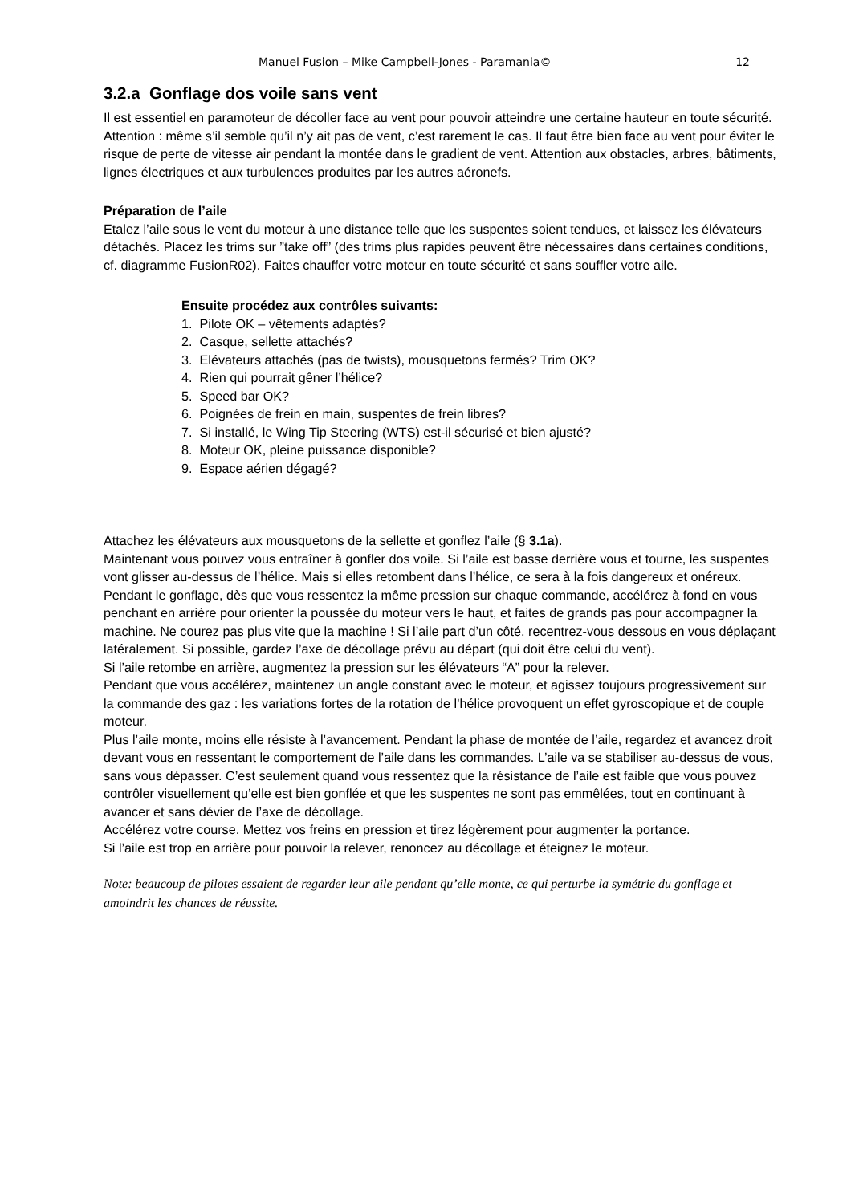Manuel Fusion – Mike Campbell-Jones - Paramania© 12
3.2.a Gonflage dos voile sans vent
Il est essentiel en paramoteur de décoller face au vent pour pouvoir atteindre une certaine hauteur en toute sécurité. Attention : même s’il semble qu’il n’y ait pas de vent, c’est rarement le cas. Il faut être bien face au vent pour éviter le risque de perte de vitesse air pendant la montée dans le gradient de vent. Attention aux obstacles, arbres, bâtiments, lignes électriques et aux turbulences produites par les autres aéronefs.
Préparation de l’aile
Etalez l’aile sous le vent du moteur à une distance telle que les suspentes soient tendues, et laissez les élévateurs détachés. Placez les trims sur ”take off” (des trims plus rapides peuvent être nécessaires dans certaines conditions, cf. diagramme FusionR02). Faites chauffer votre moteur en toute sécurité et sans souffler votre aile.
Ensuite procédez aux contrôles suivants:
1. Pilote OK – vêtements adaptés?
2. Casque, sellette attachés?
3. Elévateurs attachés (pas de twists), mousquetons fermés? Trim OK?
4. Rien qui pourrait gêner l’hélice?
5. Speed bar OK?
6. Poignées de frein en main, suspentes de frein libres?
7. Si installé, le Wing Tip Steering (WTS) est-il sécurisé et bien ajusté?
8. Moteur OK, pleine puissance disponible?
9. Espace aérien dégagé?
Attachez les élévateurs aux mousquetons de la sellette et gonflez l’aile (§ 3.1a).
Maintenant vous pouvez vous entraîner à gonfler dos voile. Si l’aile est basse derrière vous et tourne, les suspentes vont glisser au-dessus de l’hélice. Mais si elles retombent dans l’hélice, ce sera à la fois dangereux et onéreux.
Pendant le gonflage, dès que vous ressentez la même pression sur chaque commande, accélérez à fond en vous penchant en arrière pour orienter la poussée du moteur vers le haut, et faites de grands pas pour accompagner la machine. Ne courez pas plus vite que la machine ! Si l’aile part d’un côté, recentrez-vous dessous en vous déplaçant latéralement. Si possible, gardez l’axe de décollage prévu au départ (qui doit être celui du vent).
Si l’aile retombe en arrière, augmentez la pression sur les élévateurs “A” pour la relever.
Pendant que vous accélérez, maintenez un angle constant avec le moteur, et agissez toujours progressivement sur la commande des gaz : les variations fortes de la rotation de l’hélice provoquent un effet gyroscopique et de couple moteur.
Plus l’aile monte, moins elle résiste à l’avancement. Pendant la phase de montée de l’aile, regardez et avancez droit devant vous en ressentant le comportement de l’aile dans les commandes. L’aile va se stabiliser au-dessus de vous, sans vous dépasser. C’est seulement quand vous ressentez que la résistance de l’aile est faible que vous pouvez contrôler visuellement qu’elle est bien gonflée et que les suspentes ne sont pas emmêlées, tout en continuant à avancer et sans dévier de l’axe de décollage.
Accélérez votre course. Mettez vos freins en pression et tirez légèrement pour augmenter la portance.
Si l’aile est trop en arrière pour pouvoir la relever, renoncez au décollage et éteignez le moteur.
Note: beaucoup de pilotes essaient de regarder leur aile pendant qu’elle monte, ce qui perturbe la symétrie du gonflage et amoindrit les chances de réussite.